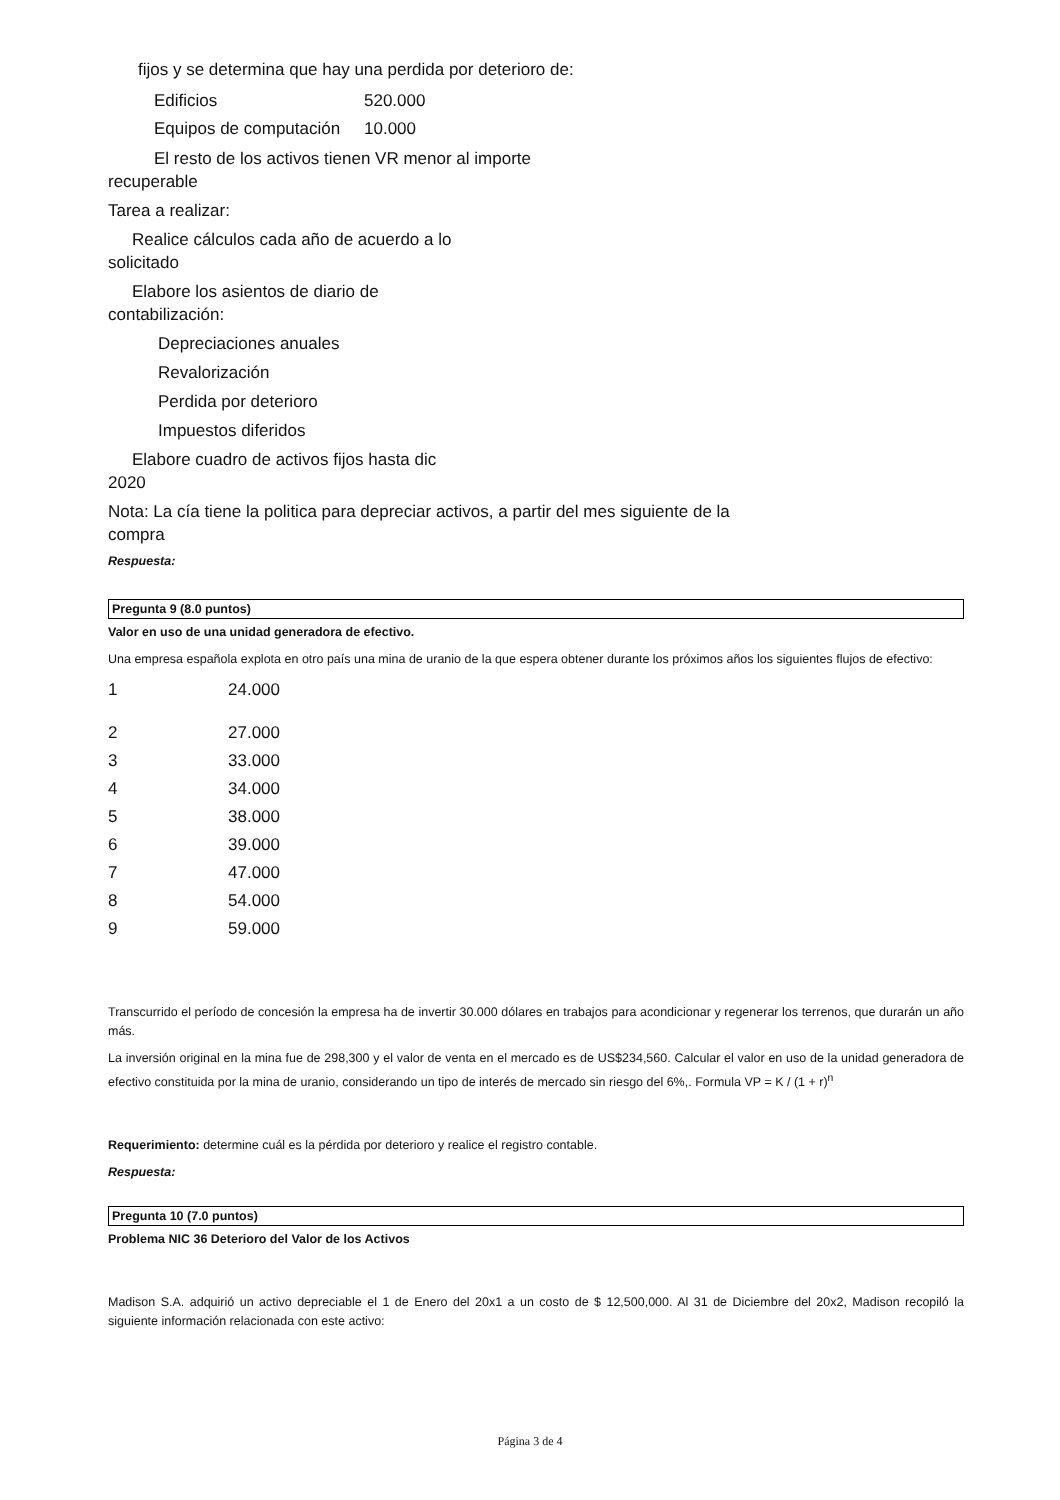fijos y se determina que hay una perdida por deterioro de:
| Edificios | 520.000 |
| Equipos de computación | 10.000 |
El resto de los activos tienen VR menor al importe
recuperable
Tarea a realizar:
Realice cálculos cada año de acuerdo a lo
solicitado
Elabore los asientos de diario de
contabilización:
Depreciaciones anuales
Revalorización
Perdida por deterioro
Impuestos diferidos
Elabore cuadro de activos fijos hasta dic
2020
Nota: La cía tiene la politica para depreciar activos, a partir del mes siguiente de la
compra
Respuesta:
Pregunta 9 (8.0 puntos)
Valor en uso de una unidad generadora de efectivo.
Una empresa española explota en otro país una mina de uranio de la que espera obtener durante los próximos años los siguientes flujos de efectivo:
| 1 | 24.000 |
| 2 | 27.000 |
| 3 | 33.000 |
| 4 | 34.000 |
| 5 | 38.000 |
| 6 | 39.000 |
| 7 | 47.000 |
| 8 | 54.000 |
| 9 | 59.000 |
Transcurrido el período de concesión la empresa ha de invertir 30.000 dólares en trabajos para acondicionar y regenerar los terrenos, que durarán un año más.
La inversión original en la mina fue de 298,300 y el valor de venta en el mercado es de US$234,560. Calcular el valor en uso de la unidad generadora de efectivo constituida por la mina de uranio, considerando un tipo de interés de mercado sin riesgo del 6%,. Formula VP = K / (1 + r)<sup>n</sup>
Requerimiento: determine cuál es la pérdida por deterioro y realice el registro contable.
Respuesta:
Pregunta 10 (7.0 puntos)
Problema NIC 36 Deterioro del Valor de los Activos
Madison S.A. adquirió un activo depreciable el 1 de Enero del 20x1 a un costo de $ 12,500,000. Al 31 de Diciembre del 20x2, Madison recopiló la siguiente información relacionada con este activo:
Página 3 de 4